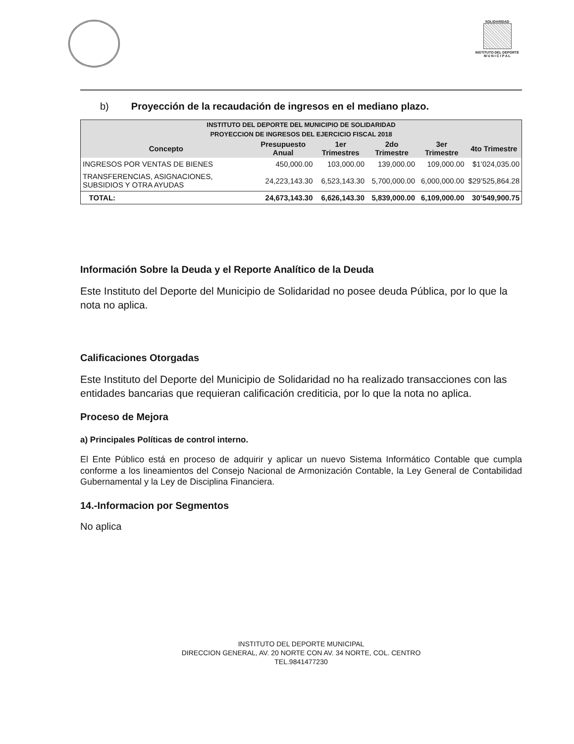SOLIDARIDAD
INSTITUTO DEL DEPORTE
M U N I C I P A L
b) Proyección de la recaudación de ingresos en el mediano plazo.
| INSTITUTO DEL DEPORTE DEL MUNICIPIO DE SOLIDARIDAD | | | | | |
| --- | --- | --- | --- | --- | --- |
| PROYECCION DE INGRESOS DEL EJERCICIO FISCAL 2018 | | | | | |
| Concepto | Presupuesto Anual | 1er Trimestres | 2do Trimestre | 3er Trimestre | 4to Trimestre |
| INGRESOS POR VENTAS DE BIENES | 450,000.00 | 103,000.00 | 139,000.00 | 109,000.00 | $1’024,035.00 |
| TRANSFERENCIAS, ASIGNACIONES, SUBSIDIOS Y OTRA AYUDAS | 24,223,143.30 | 6,523,143.30 | 5,700,000.00 | 6,000,000.00 | $29’525,864.28 |
| TOTAL: | 24,673,143.30 | 6,626,143.30 | 5,839,000.00 | 6,109,000.00 | 30’549,900.75 |
Información Sobre la Deuda y el Reporte Analítico de la Deuda
Este Instituto del Deporte del Municipio de Solidaridad no posee deuda Pública, por lo que la nota no aplica.
Calificaciones Otorgadas
Este Instituto del Deporte del Municipio de Solidaridad no ha realizado transacciones con las entidades bancarias que requieran calificación crediticia, por lo que la nota no aplica.
Proceso de Mejora
a) Principales Políticas de control interno.
El Ente Público está en proceso de adquirir y aplicar un nuevo Sistema Informático Contable que cumpla conforme a los lineamientos del Consejo Nacional de Armonización Contable, la Ley General de Contabilidad Gubernamental y la Ley de Disciplina Financiera.
14.-Informacion por Segmentos
No aplica
INSTITUTO DEL DEPORTE MUNICIPAL
DIRECCION GENERAL, AV. 20 NORTE CON AV. 34 NORTE, COL. CENTRO
TEL.9841477230